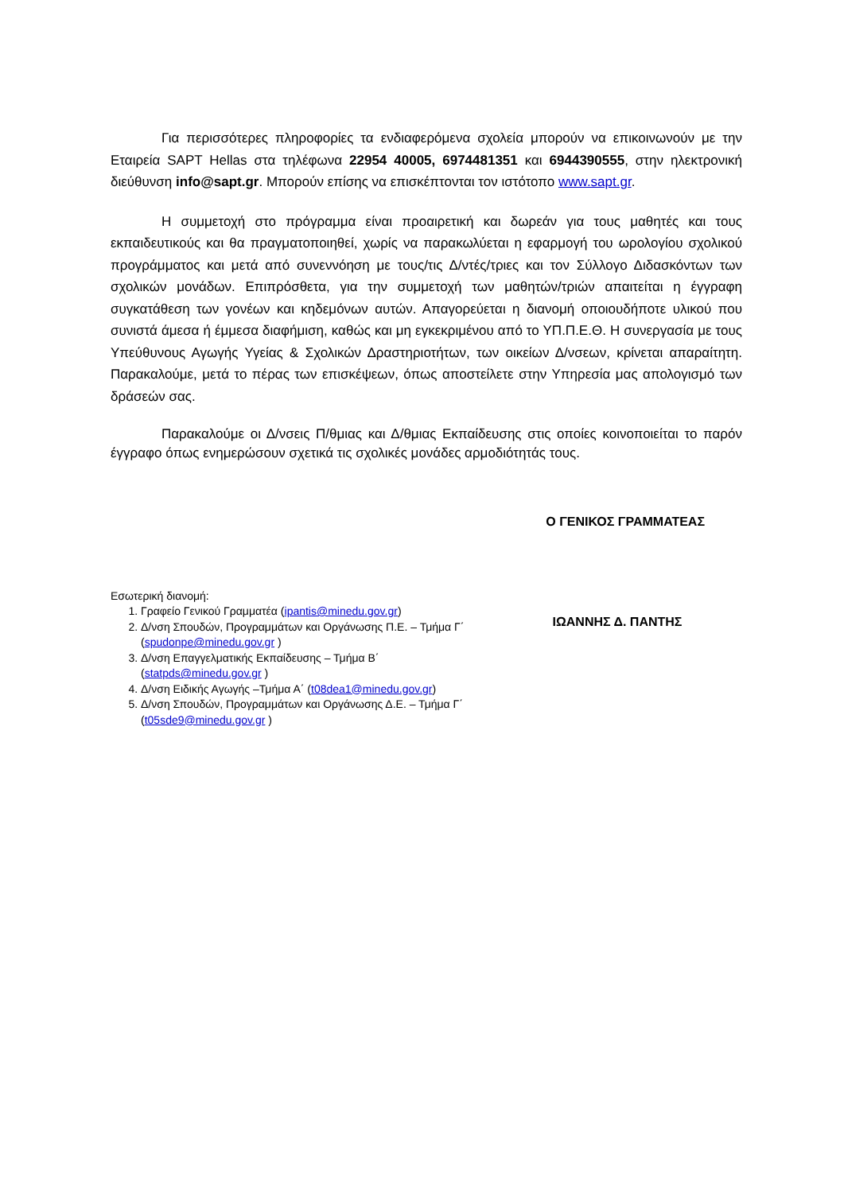Για περισσότερες πληροφορίες τα ενδιαφερόμενα σχολεία μπορούν να επικοινωνούν με την Εταιρεία SAPT Hellas στα τηλέφωνα 22954 40005, 6974481351 και 6944390555, στην ηλεκτρονική διεύθυνση info@sapt.gr. Μπορούν επίσης να επισκέπτονται τον ιστότοπο www.sapt.gr.
Η συμμετοχή στο πρόγραμμα είναι προαιρετική και δωρεάν για τους μαθητές και τους εκπαιδευτικούς και θα πραγματοποιηθεί, χωρίς να παρακωλύεται η εφαρμογή του ωρολογίου σχολικού προγράμματος και μετά από συνεννόηση με τους/τις Δ/ντές/τριες και τον Σύλλογο Διδασκόντων των σχολικών μονάδων. Επιπρόσθετα, για την συμμετοχή των μαθητών/τριών απαιτείται η έγγραφη συγκατάθεση των γονέων και κηδεμόνων αυτών. Απαγορεύεται η διανομή οποιουδήποτε υλικού που συνιστά άμεσα ή έμμεσα διαφήμιση, καθώς και μη εγκεκριμένου από το ΥΠ.Π.Ε.Θ. Η συνεργασία με τους Υπεύθυνους Αγωγής Υγείας & Σχολικών Δραστηριοτήτων, των οικείων Δ/νσεων, κρίνεται απαραίτητη. Παρακαλούμε, μετά το πέρας των επισκέψεων, όπως αποστείλετε στην Υπηρεσία μας απολογισμό των δράσεών σας.
Παρακαλούμε οι Δ/νσεις Π/θμιας και Δ/θμιας Εκπαίδευσης στις οποίες κοινοποιείται το παρόν έγγραφο όπως ενημερώσουν σχετικά τις σχολικές μονάδες αρμοδιότητάς τους.
Ο ΓΕΝΙΚΟΣ ΓΡΑΜΜΑΤΕΑΣ
Εσωτερική διανομή:
1. Γραφείο Γενικού Γραμματέα (ipantis@minedu.gov.gr)
2. Δ/νση Σπουδών, Προγραμμάτων και Οργάνωσης Π.Ε. – Τμήμα Γ΄ (spudonpe@minedu.gov.gr )
3. Δ/νση Επαγγελματικής Εκπαίδευσης – Τμήμα Β΄ (statpds@minedu.gov.gr )
4. Δ/νση Ειδικής Αγωγής –Τμήμα Α΄ (t08dea1@minedu.gov.gr)
5. Δ/νση Σπουδών, Προγραμμάτων και Οργάνωσης Δ.Ε. – Τμήμα Γ΄ (t05sde9@minedu.gov.gr )
ΙΩΑΝΝΗΣ Δ. ΠΑΝΤΗΣ